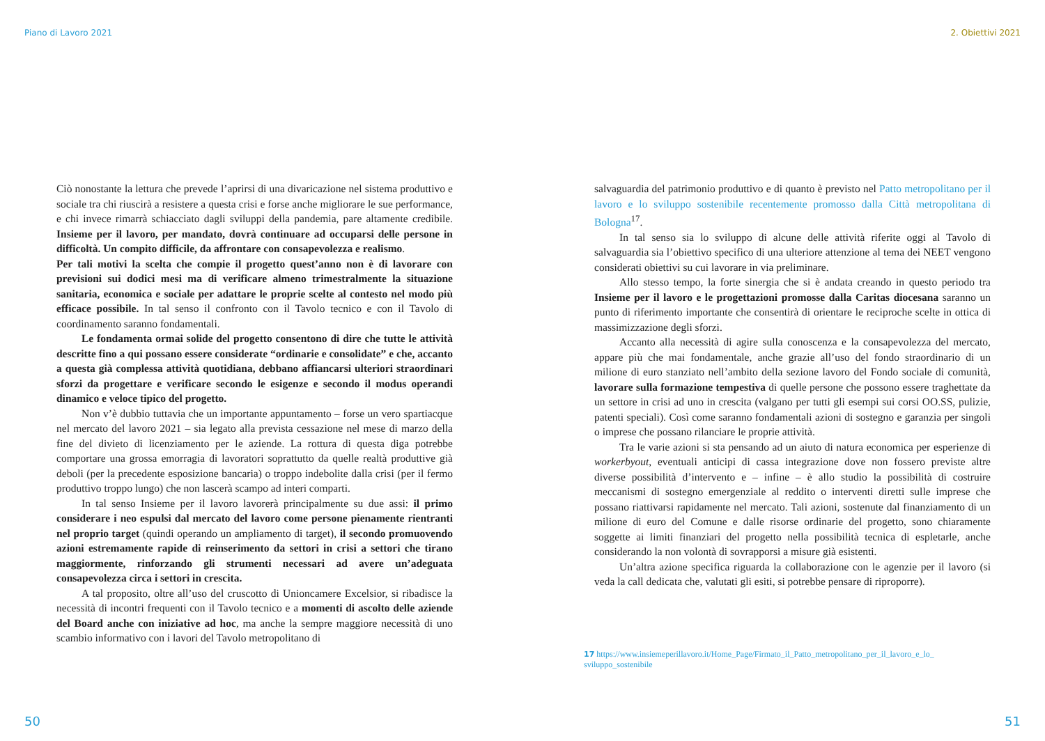Piano di Lavoro 2021
Ciò nonostante la lettura che prevede l’aprirsi di una divaricazione nel sistema produttivo e sociale tra chi riuscirà a resistere a questa crisi e forse anche migliorare le sue performance, e chi invece rimarrà schiacciato dagli sviluppi della pandemia, pare altamente credibile. Insieme per il lavoro, per mandato, dovrà continuare ad occuparsi delle persone in difficoltà. Un compito difficile, da affrontare con consapevolezza e realismo.
Per tali motivi la scelta che compie il progetto quest’anno non è di lavorare con previsioni sui dodici mesi ma di verificare almeno trimestralmente la situazione sanitaria, economica e sociale per adattare le proprie scelte al contesto nel modo più efficace possibile. In tal senso il confronto con il Tavolo tecnico e con il Tavolo di coordinamento saranno fondamentali.
Le fondamenta ormai solide del progetto consentono di dire che tutte le attività descritte fino a qui possano essere considerate “ordinarie e consolidate” e che, accanto a questa già complessa attività quotidiana, debbano affiancarsi ulteriori straordinari sforzi da progettare e verificare secondo le esigenze e secondo il modus operandi dinamico e veloce tipico del progetto.
Non v’è dubbio tuttavia che un importante appuntamento – forse un vero spartiacque nel mercato del lavoro 2021 – sia legato alla prevista cessazione nel mese di marzo della fine del divieto di licenziamento per le aziende. La rottura di questa diga potrebbe comportare una grossa emorragia di lavoratori soprattutto da quelle realtà produttive già deboli (per la precedente esposizione bancaria) o troppo indebolite dalla crisi (per il fermo produttivo troppo lungo) che non lascerà scampo ad interi comparti.
In tal senso Insieme per il lavoro lavorerà principalmente su due assi: il primo considerare i neo espulsi dal mercato del lavoro come persone pienamente rientranti nel proprio target (quindi operando un ampliamento di target), il secondo promuovendo azioni estremamente rapide di reinserimento da settori in crisi a settori che tirano maggiormente, rinforzando gli strumenti necessari ad avere un’adeguata consapevolezza circa i settori in crescita.
A tal proposito, oltre all’uso del cruscotto di Unioncamere Excelsior, si ribadisce la necessità di incontri frequenti con il Tavolo tecnico e a momenti di ascolto delle aziende del Board anche con iniziative ad hoc, ma anche la sempre maggiore necessità di uno scambio informativo con i lavori del Tavolo metropolitano di
50
2. Obiettivi 2021
salvaguardia del patrimonio produttivo e di quanto è previsto nel Patto metropolitano per il lavoro e lo sviluppo sostenibile recentemente promosso dalla Città metropolitana di Bologna<sup>17</sup>.
In tal senso sia lo sviluppo di alcune delle attività riferite oggi al Tavolo di salvaguardia sia l’obiettivo specifico di una ulteriore attenzione al tema dei NEET vengono considerati obiettivi su cui lavorare in via preliminare.
Allo stesso tempo, la forte sinergia che si è andata creando in questo periodo tra Insieme per il lavoro e le progettazioni promosse dalla Caritas diocesana saranno un punto di riferimento importante che consentirà di orientare le reciproche scelte in ottica di massimizzazione degli sforzi.
Accanto alla necessità di agire sulla conoscenza e la consapevolezza del mercato, appare più che mai fondamentale, anche grazie all’uso del fondo straordinario di un milione di euro stanziato nell’ambito della sezione lavoro del Fondo sociale di comunità, lavorare sulla formazione tempestiva di quelle persone che possono essere traghettate da un settore in crisi ad uno in crescita (valgano per tutti gli esempi sui corsi OO.SS, pulizie, patenti speciali). Così come saranno fondamentali azioni di sostegno e garanzia per singoli o imprese che possano rilanciare le proprie attività.
Tra le varie azioni si sta pensando ad un aiuto di natura economica per esperienze di workerbyout, eventuali anticipi di cassa integrazione dove non fossero previste altre diverse possibilità d’intervento e – infine – è allo studio la possibilità di costruire meccanismi di sostegno emergenziale al reddito o interventi diretti sulle imprese che possano riattivarsi rapidamente nel mercato. Tali azioni, sostenute dal finanziamento di un milione di euro del Comune e dalle risorse ordinarie del progetto, sono chiaramente soggette ai limiti finanziari del progetto nella possibilità tecnica di espletarle, anche considerando la non volontà di sovrapporsi a misure già esistenti.
Un’altra azione specifica riguarda la collaborazione con le agenzie per il lavoro (si veda la call dedicata che, valutati gli esiti, si potrebbe pensare di riproporre).
17 https://www.insiemeperillavoro.it/Home_Page/Firmato_il_Patto_metropolitano_per_il_lavoro_e_lo_ sviluppo_sostenibile
51